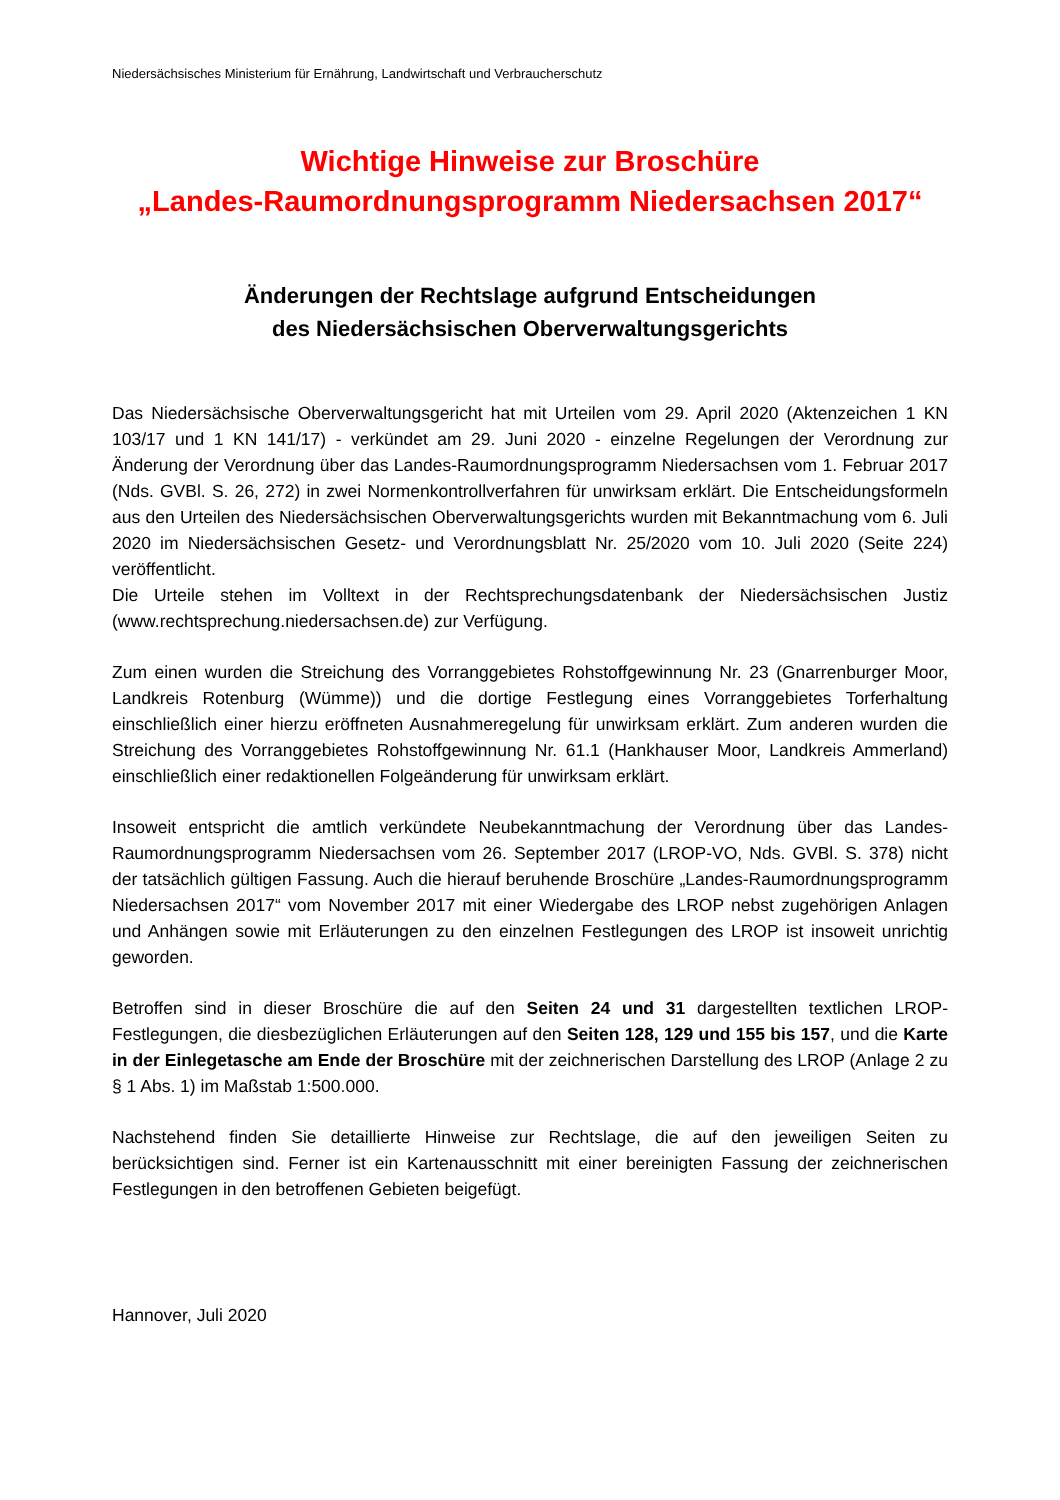Niedersächsisches Ministerium für Ernährung, Landwirtschaft und Verbraucherschutz
Wichtige Hinweise zur Broschüre
„Landes-Raumordnungsprogramm Niedersachsen 2017“
Änderungen der Rechtslage aufgrund Entscheidungen
des Niedersächsischen Oberverwaltungsgerichts
Das Niedersächsische Oberverwaltungsgericht hat mit Urteilen vom 29. April 2020 (Aktenzeichen 1 KN 103/17 und 1 KN 141/17) - verkündet am 29. Juni 2020 - einzelne Regelungen der Verordnung zur Änderung der Verordnung über das Landes-Raumordnungsprogramm Niedersachsen vom 1. Februar 2017 (Nds. GVBl. S. 26, 272) in zwei Normenkontrollverfahren für unwirksam erklärt. Die Entscheidungsformeln aus den Urteilen des Niedersächsischen Oberverwaltungsgerichts wurden mit Bekanntmachung vom 6. Juli 2020 im Niedersächsischen Gesetz- und Verordnungsblatt Nr. 25/2020 vom 10. Juli 2020 (Seite 224) veröffentlicht.
Die Urteile stehen im Volltext in der Rechtsprechungsdatenbank der Niedersächsischen Justiz (www.rechtsprechung.niedersachsen.de) zur Verfügung.
Zum einen wurden die Streichung des Vorranggebietes Rohstoffgewinnung Nr. 23 (Gnarrenburger Moor, Landkreis Rotenburg (Wümme)) und die dortige Festlegung eines Vorranggebietes Torferhaltung einschließlich einer hierzu eröffneten Ausnahmeregelung für unwirksam erklärt. Zum anderen wurden die Streichung des Vorranggebietes Rohstoffgewinnung Nr. 61.1 (Hankhauser Moor, Landkreis Ammerland) einschließlich einer redaktionellen Folgeänderung für unwirksam erklärt.
Insoweit entspricht die amtlich verkündete Neubekanntmachung der Verordnung über das Landes-Raumordnungsprogramm Niedersachsen vom 26. September 2017 (LROP-VO, Nds. GVBl. S. 378) nicht der tatsächlich gültigen Fassung. Auch die hierauf beruhende Broschüre „Landes-Raumordnungsprogramm Niedersachsen 2017“ vom November 2017 mit einer Wiedergabe des LROP nebst zugehörigen Anlagen und Anhängen sowie mit Erläuterungen zu den einzelnen Festlegungen des LROP ist insoweit unrichtig geworden.
Betroffen sind in dieser Broschüre die auf den Seiten 24 und 31 dargestellten textlichen LROP-Festlegungen, die diesbezüglichen Erläuterungen auf den Seiten 128, 129 und 155 bis 157, und die Karte in der Einlegetasche am Ende der Broschüre mit der zeichnerischen Darstellung des LROP (Anlage 2 zu § 1 Abs. 1) im Maßstab 1:500.000.
Nachstehend finden Sie detaillierte Hinweise zur Rechtslage, die auf den jeweiligen Seiten zu berücksichtigen sind. Ferner ist ein Kartenausschnitt mit einer bereinigten Fassung der zeichnerischen Festlegungen in den betroffenen Gebieten beigefügt.
Hannover, Juli 2020